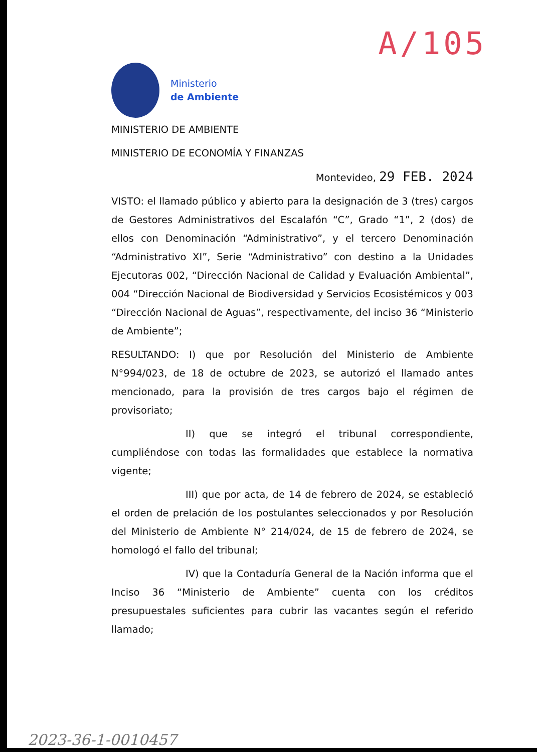A/105
Ministerio
de Ambiente
MINISTERIO DE AMBIENTE
MINISTERIO DE ECONOMÍA Y FINANZAS
Montevideo, 29 FEB. 2024
VISTO: el llamado público y abierto para la designación de 3 (tres) cargos de Gestores Administrativos del Escalafón “C”, Grado “1”, 2 (dos) de ellos con Denominación “Administrativo”, y el tercero Denominación “Administrativo XI”, Serie “Administrativo” con destino a la Unidades Ejecutoras 002, “Dirección Nacional de Calidad y Evaluación Ambiental”, 004 “Dirección Nacional de Biodiversidad y Servicios Ecosistémicos y 003 “Dirección Nacional de Aguas”, respectivamente, del inciso 36 “Ministerio de Ambiente”;
RESULTANDO: I) que por Resolución del Ministerio de Ambiente N°994/023, de 18 de octubre de 2023, se autorizó el llamado antes mencionado, para la provisión de tres cargos bajo el régimen de provisoriato;
II) que se integró el tribunal correspondiente, cumpliéndose con todas las formalidades que establece la normativa vigente;
III) que por acta, de 14 de febrero de 2024, se estableció el orden de prelación de los postulantes seleccionados y por Resolución del Ministerio de Ambiente N° 214/024, de 15 de febrero de 2024, se homologó el fallo del tribunal;
IV) que la Contaduría General de la Nación informa que el Inciso 36 “Ministerio de Ambiente” cuenta con los créditos presupuestales suficientes para cubrir las vacantes según el referido llamado;
2023-36-1-0010457